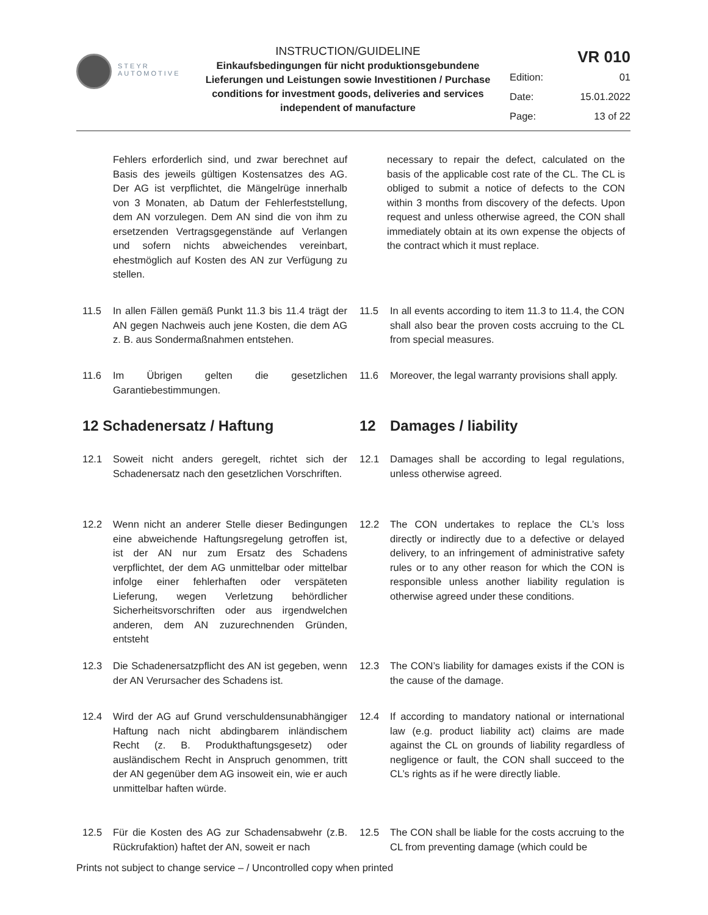STEYR
AUTOMOTIVE
INSTRUCTION/GUIDELINE
Einkaufsbedingungen für nicht produktionsgebundene Lieferungen und Leistungen sowie Investitionen / Purchase conditions for investment goods, deliveries and services independent of manufacture
VR 010
| Edition: | 01 |
| Date: | 15.01.2022 |
| Page: | 13 of 22 |
Fehlers erforderlich sind, und zwar berechnet auf Basis des jeweils gültigen Kostensatzes des AG. Der AG ist verpflichtet, die Mängelrüge innerhalb von 3 Monaten, ab Datum der Fehlerfeststellung, dem AN vorzulegen. Dem AN sind die von ihm zu ersetzenden Vertragsgegenstände auf Verlangen und sofern nichts abweichendes vereinbart, ehestmöglich auf Kosten des AN zur Verfügung zu stellen.
necessary to repair the defect, calculated on the basis of the applicable cost rate of the CL. The CL is obliged to submit a notice of defects to the CON within 3 months from discovery of the defects. Upon request and unless otherwise agreed, the CON shall immediately obtain at its own expense the objects of the contract which it must replace.
11.5 In allen Fällen gemäß Punkt 11.3 bis 11.4 trägt der AN gegen Nachweis auch jene Kosten, die dem AG z. B. aus Sondermaßnahmen entstehen.
11.5 In all events according to item 11.3 to 11.4, the CON shall also bear the proven costs accruing to the CL from special measures.
11.6 Im Übrigen gelten die gesetzlichen Garantiebestimmungen.
11.6 Moreover, the legal warranty provisions shall apply.
12 Schadenersatz / Haftung 12 Damages / liability
12.1 Soweit nicht anders geregelt, richtet sich der Schadenersatz nach den gesetzlichen Vorschriften.
12.1 Damages shall be according to legal regulations, unless otherwise agreed.
12.2 Wenn nicht an anderer Stelle dieser Bedingungen eine abweichende Haftungsregelung getroffen ist, ist der AN nur zum Ersatz des Schadens verpflichtet, der dem AG unmittelbar oder mittelbar infolge einer fehlerhaften oder verspäteten Lieferung, wegen Verletzung behördlicher Sicherheitsvorschriften oder aus irgendwelchen anderen, dem AN zuzurechnenden Gründen, entsteht
12.2 The CON undertakes to replace the CL’s loss directly or indirectly due to a defective or delayed delivery, to an infringement of administrative safety rules or to any other reason for which the CON is responsible unless another liability regulation is otherwise agreed under these conditions.
12.3 Die Schadenersatzpflicht des AN ist gegeben, wenn der AN Verursacher des Schadens ist.
12.3 The CON’s liability for damages exists if the CON is the cause of the damage.
12.4 Wird der AG auf Grund verschuldensunabhängiger Haftung nach nicht abdingbarem inländischem Recht (z. B. Produkthaftungsgesetz) oder ausländischem Recht in Anspruch genommen, tritt der AN gegenüber dem AG insoweit ein, wie er auch unmittelbar haften würde.
12.4 If according to mandatory national or international law (e.g. product liability act) claims are made against the CL on grounds of liability regardless of negligence or fault, the CON shall succeed to the CL’s rights as if he were directly liable.
12.5 Für die Kosten des AG zur Schadensabwehr (z.B. Rückrufaktion) haftet der AN, soweit er nach
12.5 The CON shall be liable for the costs accruing to the CL from preventing damage (which could be
Prints not subject to change service – / Uncontrolled copy when printed